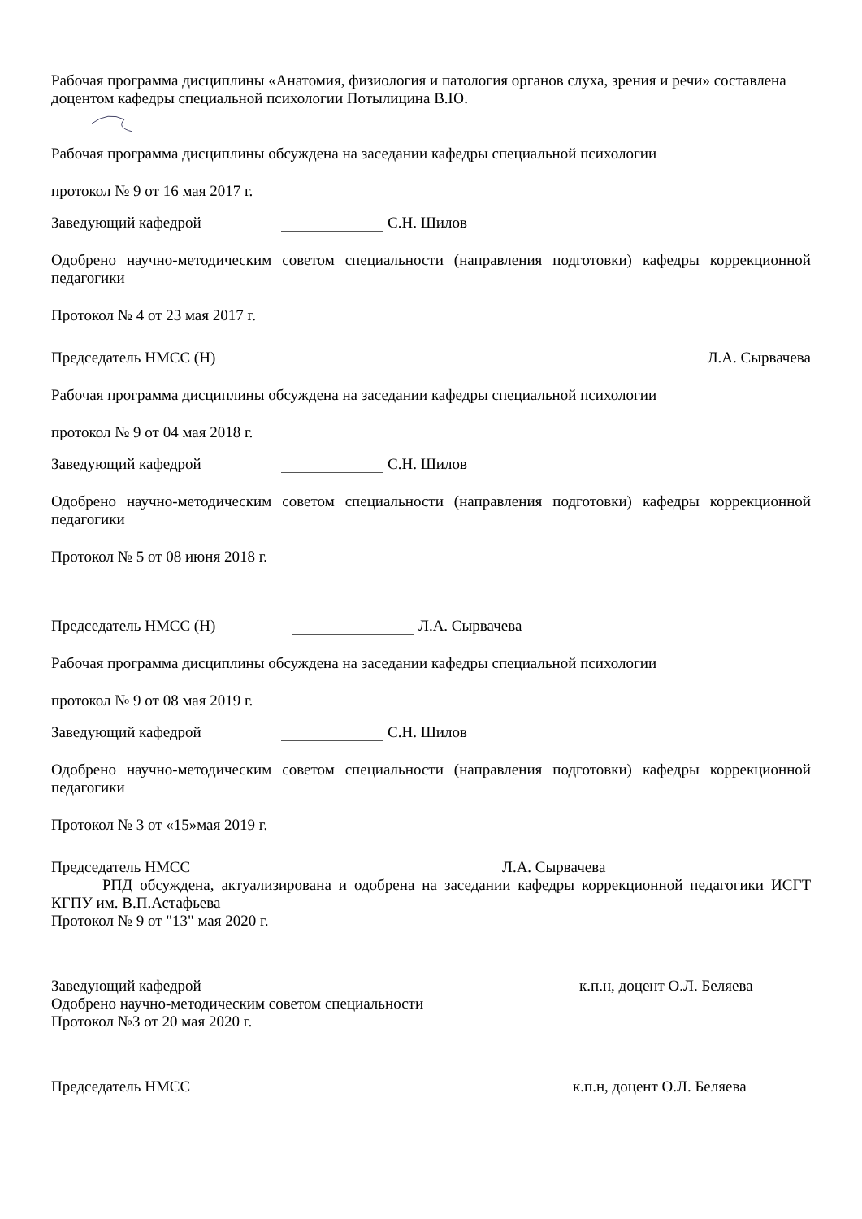Рабочая программа дисциплины «Анатомия, физиология и патология органов слуха, зрения и речи» составлена доцентом кафедры специальной психологии Потылицина В.Ю.
Рабочая программа дисциплины обсуждена на заседании кафедры специальной психологии
протокол № 9 от 16 мая 2017 г.
Заведующий кафедрой С.Н. Шилов
Одобрено научно-методическим советом специальности (направления подготовки) кафедры коррекционной педагогики
Протокол № 4 от 23 мая 2017 г.
Председатель НМСС (Н) Л.А. Сырвачева
Рабочая программа дисциплины обсуждена на заседании кафедры специальной психологии
протокол № 9 от 04 мая 2018 г.
Заведующий кафедрой С.Н. Шилов
Одобрено научно-методическим советом специальности (направления подготовки) кафедры коррекционной педагогики
Протокол № 5 от 08 июня 2018 г.
Председатель НМСС (Н) Л.А. Сырвачева
Рабочая программа дисциплины обсуждена на заседании кафедры специальной психологии
протокол № 9 от 08 мая 2019 г.
Заведующий кафедрой С.Н. Шилов
Одобрено научно-методическим советом специальности (направления подготовки) кафедры коррекционной педагогики
Протокол № 3 от «15»мая 2019 г.
Председатель НМСС Л.А. Сырвачева
РПД обсуждена, актуализирована и одобрена на заседании кафедры коррекционной педагогики ИСГТ КГПУ им. В.П.Астафьева
Протокол № 9 от "13" мая 2020 г.
Заведующий кафедрой к.п.н, доцент О.Л. Беляева
Одобрено научно-методическим советом специальности
Протокол №3 от 20 мая 2020 г.
Председатель НМСС к.п.н, доцент О.Л. Беляева